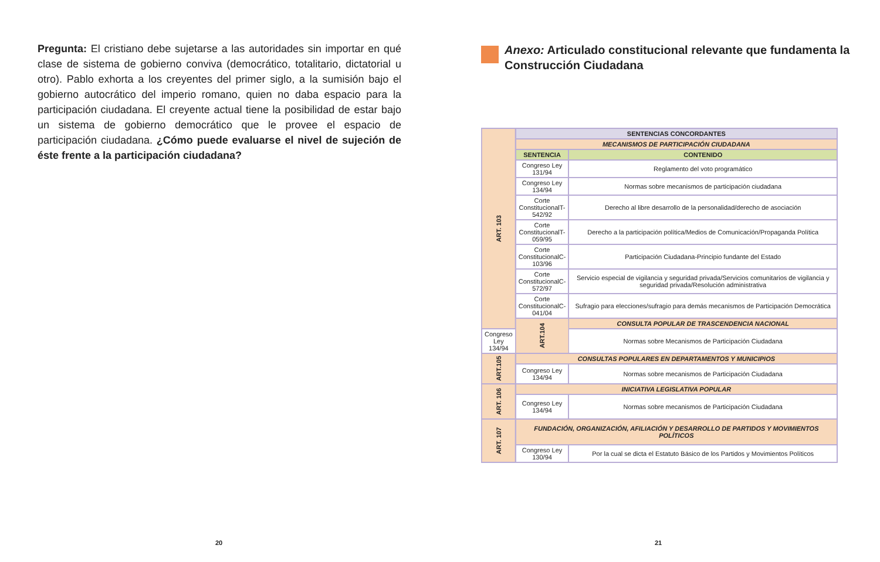Pregunta: El cristiano debe sujetarse a las autoridades sin importar en qué clase de sistema de gobierno conviva (democrático, totalitario, dictatorial u otro). Pablo exhorta a los creyentes del primer siglo, a la sumisión bajo el gobierno autocrático del imperio romano, quien no daba espacio para la participación ciudadana. El creyente actual tiene la posibilidad de estar bajo un sistema de gobierno democrático que le provee el espacio de participación ciudadana. ¿Cómo puede evaluarse el nivel de sujeción de éste frente a la participación ciudadana?
Anexo: Articulado constitucional relevante que fundamenta la Construcción Ciudadana
| ART. 103 | SENTENCIAS CONCORDANTES | |
| | MECANISMOS DE PARTICIPACIÓN CIUDADANA | |
| | SENTENCIA | CONTENIDO |
| | Congreso Ley 131/94 | Reglamento del voto programático |
| | Congreso Ley 134/94 | Normas sobre mecanismos de participación ciudadana |
| | Corte ConstitucionalT-542/92 | Derecho al libre desarrollo de la personalidad/derecho de asociación |
| | Corte ConstitucionalT-059/95 | Derecho a la participación política/Medios de Comunicación/Propaganda Política |
| | Corte ConstitucionalC-103/96 | Participación Ciudadana-Principio fundante del Estado |
| | Corte ConstitucionalC-572/97 | Servicio especial de vigilancia y seguridad privada/Servicios comunitarios de vigilancia y seguridad privada/Resolución administrativa |
| | Corte ConstitucionalC-041/04 | Sufragio para elecciones/sufragio para demás mecanismos de Participación Democrática |
| | ART.104 | CONSULTA POPULAR DE TRASCENDENCIA NACIONAL |
| Congreso Ley 134/94 | | Normas sobre Mecanismos de Participación Ciudadana |
| ART.105 | CONSULTAS POPULARES EN DEPARTAMENTOS Y MUNICIPIOS | |
| | Congreso Ley 134/94 | Normas sobre mecanismos de Participación Ciudadana |
| ART. 106 | INICIATIVA LEGISLATIVA POPULAR | |
| | Congreso Ley 134/94 | Normas sobre mecanismos de Participación Ciudadana |
| ART. 107 | FUNDACIÓN, ORGANIZACIÓN, AFILIACIÓN Y DESARROLLO DE PARTIDOS Y MOVIMIENTOS POLÍTICOS | |
| | Congreso Ley 130/94 | Por la cual se dicta el Estatuto Básico de los Partidos y Movimientos Políticos |
20 21